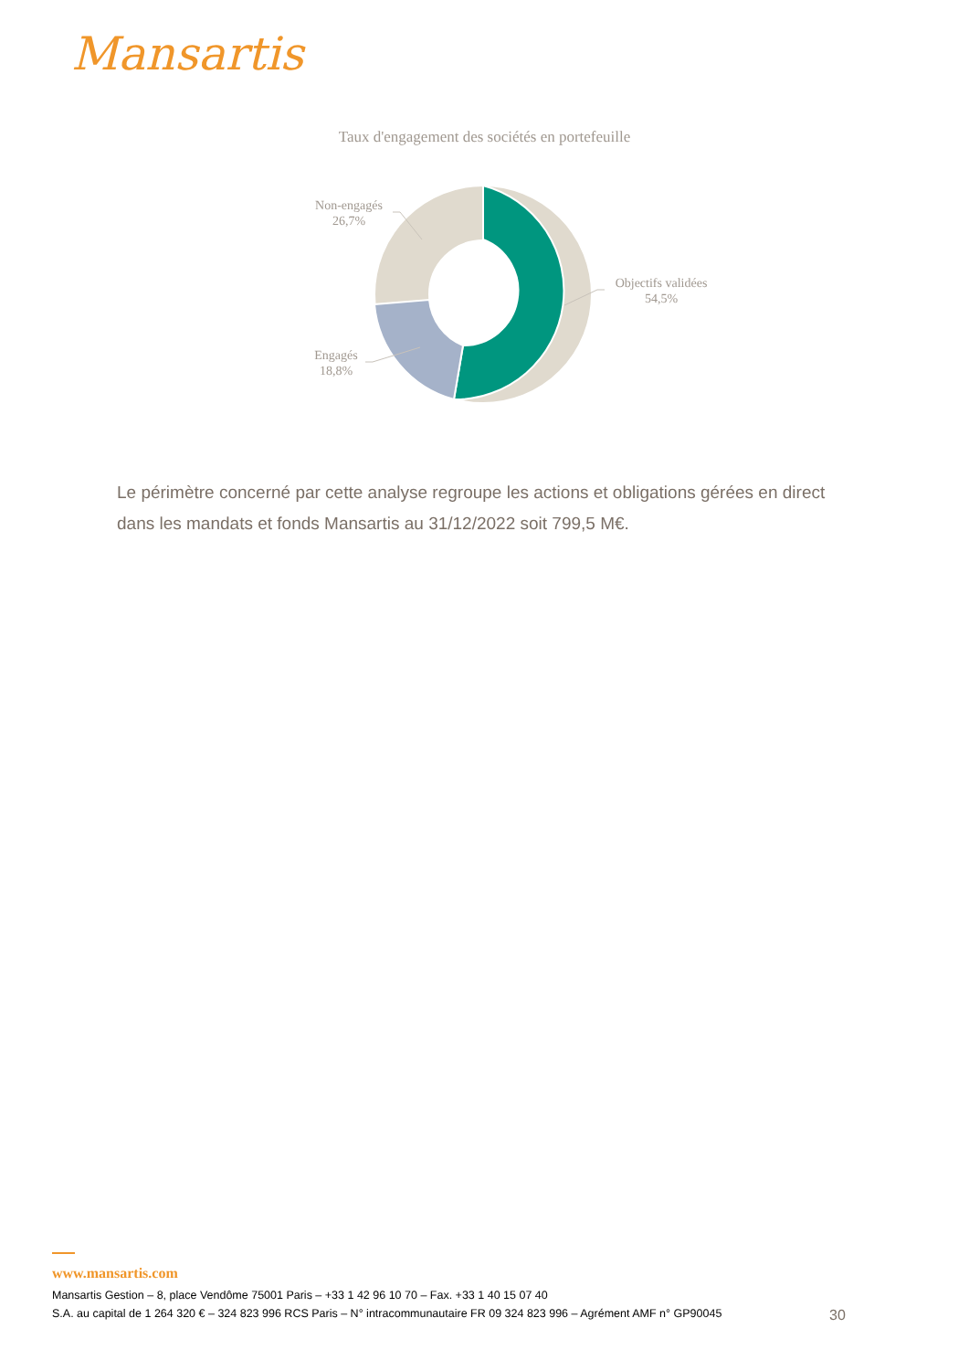Mansartis
Taux d'engagement des sociétés en portefeuille
Non-engagés
26,7%
Objectifs validées
54,5%
Engagés
18,8%
Le périmètre concerné par cette analyse regroupe les actions et obligations gérées en direct dans les mandats et fonds Mansartis au 31/12/2022 soit 799,5 M€.
www.mansartis.com
Mansartis Gestion – 8, place Vendôme 75001 Paris – +33 1 42 96 10 70 – Fax. +33 1 40 15 07 40
S.A. au capital de 1 264 320 € – 324 823 996 RCS Paris – N° intracommunautaire FR 09 324 823 996 – Agrément AMF n° GP90045
30